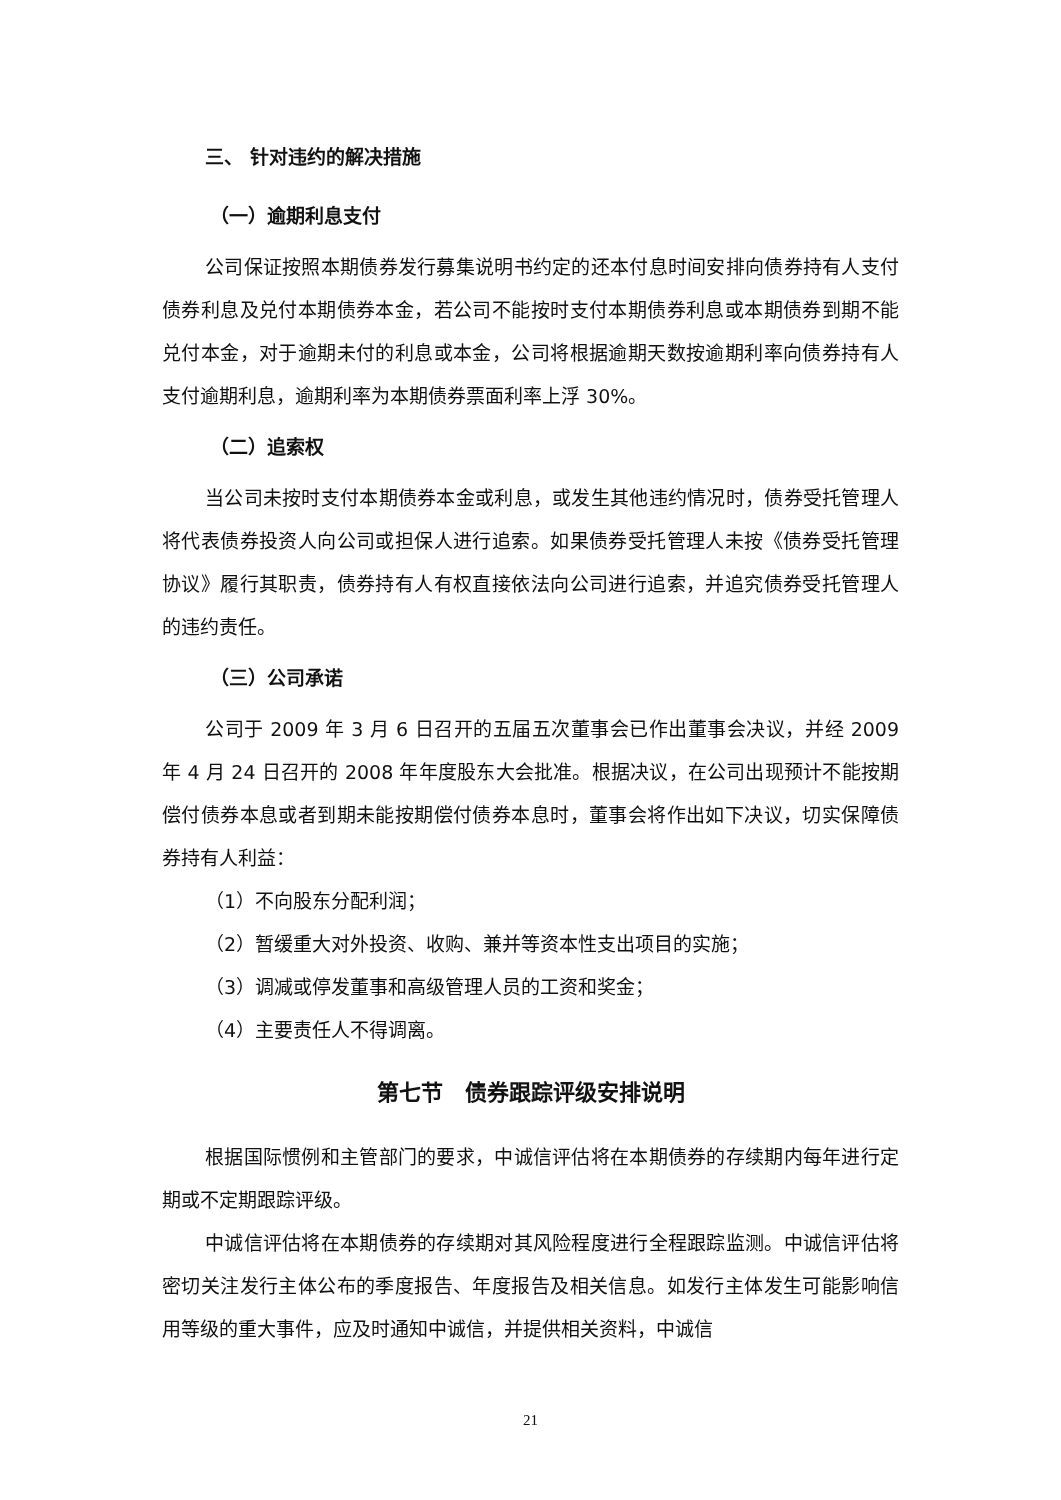三、 针对违约的解决措施
（一）逾期利息支付
公司保证按照本期债券发行募集说明书约定的还本付息时间安排向债券持有人支付债券利息及兑付本期债券本金，若公司不能按时支付本期债券利息或本期债券到期不能兑付本金，对于逾期未付的利息或本金，公司将根据逾期天数按逾期利率向债券持有人支付逾期利息，逾期利率为本期债券票面利率上浮 30%。
（二）追索权
当公司未按时支付本期债券本金或利息，或发生其他违约情况时，债券受托管理人将代表债券投资人向公司或担保人进行追索。如果债券受托管理人未按《债券受托管理协议》履行其职责，债券持有人有权直接依法向公司进行追索，并追究债券受托管理人的违约责任。
（三）公司承诺
公司于 2009 年 3 月 6 日召开的五届五次董事会已作出董事会决议，并经 2009 年 4 月 24 日召开的 2008 年年度股东大会批准。根据决议，在公司出现预计不能按期偿付债券本息或者到期未能按期偿付债券本息时，董事会将作出如下决议，切实保障债券持有人利益：
（1）不向股东分配利润；
（2）暂缓重大对外投资、收购、兼并等资本性支出项目的实施；
（3）调减或停发董事和高级管理人员的工资和奖金；
（4）主要责任人不得调离。
第七节　债券跟踪评级安排说明
根据国际惯例和主管部门的要求，中诚信评估将在本期债券的存续期内每年进行定期或不定期跟踪评级。
中诚信评估将在本期债券的存续期对其风险程度进行全程跟踪监测。中诚信评估将密切关注发行主体公布的季度报告、年度报告及相关信息。如发行主体发生可能影响信用等级的重大事件，应及时通知中诚信，并提供相关资料，中诚信
21